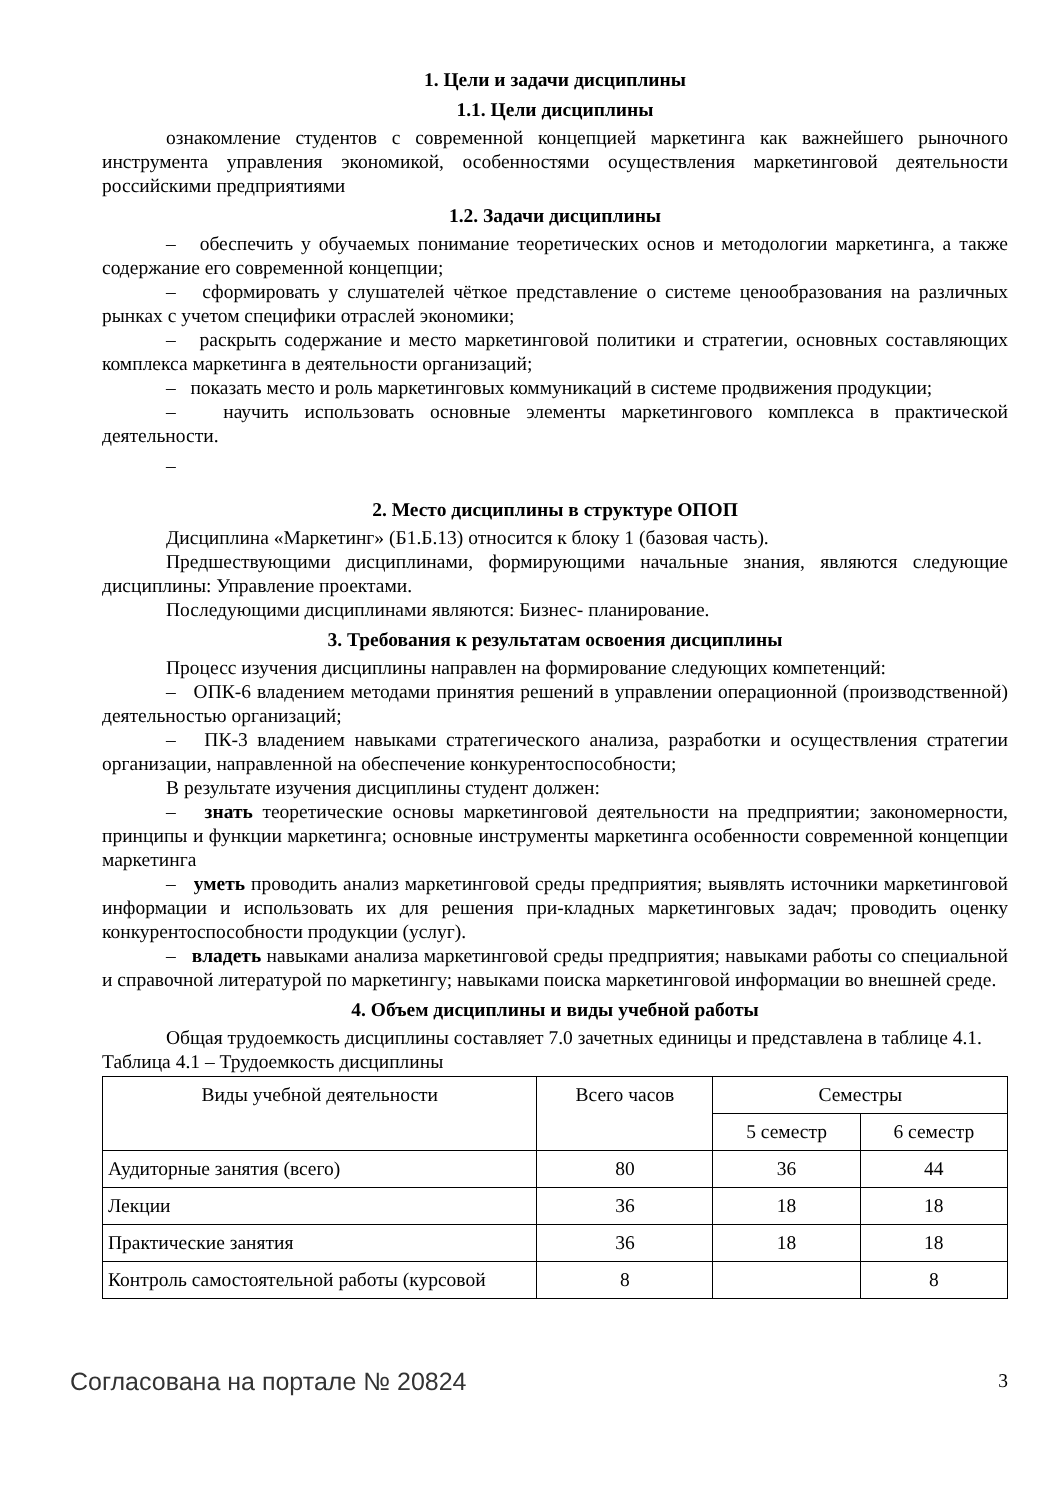1. Цели и задачи дисциплины
1.1. Цели дисциплины
ознакомление студентов с современной концепцией маркетинга как важнейшего рыночного инструмента управления экономикой, особенностями осуществления маркетинговой деятельности российскими предприятиями
1.2. Задачи дисциплины
– обеспечить у обучаемых понимание теоретических основ и методологии маркетинга, а также содержание его современной концепции;
– сформировать у слушателей чёткое представление о системе ценообразования на различных рынках с учетом специфики отраслей экономики;
– раскрыть содержание и место маркетинговой политики и стратегии, основных составляющих комплекса маркетинга в деятельности организаций;
– показать место и роль маркетинговых коммуникаций в системе продвижения продукции;
– научить использовать основные элементы маркетингового комплекса в практической деятельности.
–
2. Место дисциплины в структуре ОПОП
Дисциплина «Маркетинг» (Б1.Б.13) относится к блоку 1 (базовая часть).
Предшествующими дисциплинами, формирующими начальные знания, являются следующие дисциплины: Управление проектами.
Последующими дисциплинами являются: Бизнес- планирование.
3. Требования к результатам освоения дисциплины
Процесс изучения дисциплины направлен на формирование следующих компетенций:
– ОПК-6 владением методами принятия решений в управлении операционной (производственной) деятельностью организаций;
– ПК-3 владением навыками стратегического анализа, разработки и осуществления стратегии организации, направленной на обеспечение конкурентоспособности;
В результате изучения дисциплины студент должен:
– знать теоретические основы маркетинговой деятельности на предприятии; закономерности, принципы и функции маркетинга; основные инструменты маркетинга особенности современной концепции маркетинга
– уметь проводить анализ маркетинговой среды предприятия; выявлять источники маркетинговой информации и использовать их для решения при-кладных маркетинговых задач; проводить оценку конкурентоспособности продукции (услуг).
– владеть навыками анализа маркетинговой среды предприятия; навыками работы со специальной и справочной литературой по маркетингу; навыками поиска маркетинговой информации во внешней среде.
4. Объем дисциплины и виды учебной работы
Общая трудоемкость дисциплины составляет 7.0 зачетных единицы и представлена в таблице 4.1.
Таблица 4.1 – Трудоемкость дисциплины
| Виды учебной деятельности | Всего часов | Семестры | |
| --- | --- | --- | --- |
| | | 5 семестр | 6 семестр |
| Аудиторные занятия (всего) | 80 | 36 | 44 |
| Лекции | 36 | 18 | 18 |
| Практические занятия | 36 | 18 | 18 |
| Контроль самостоятельной работы (курсовой | 8 | | 8 |
Согласована на портале № 20824 3